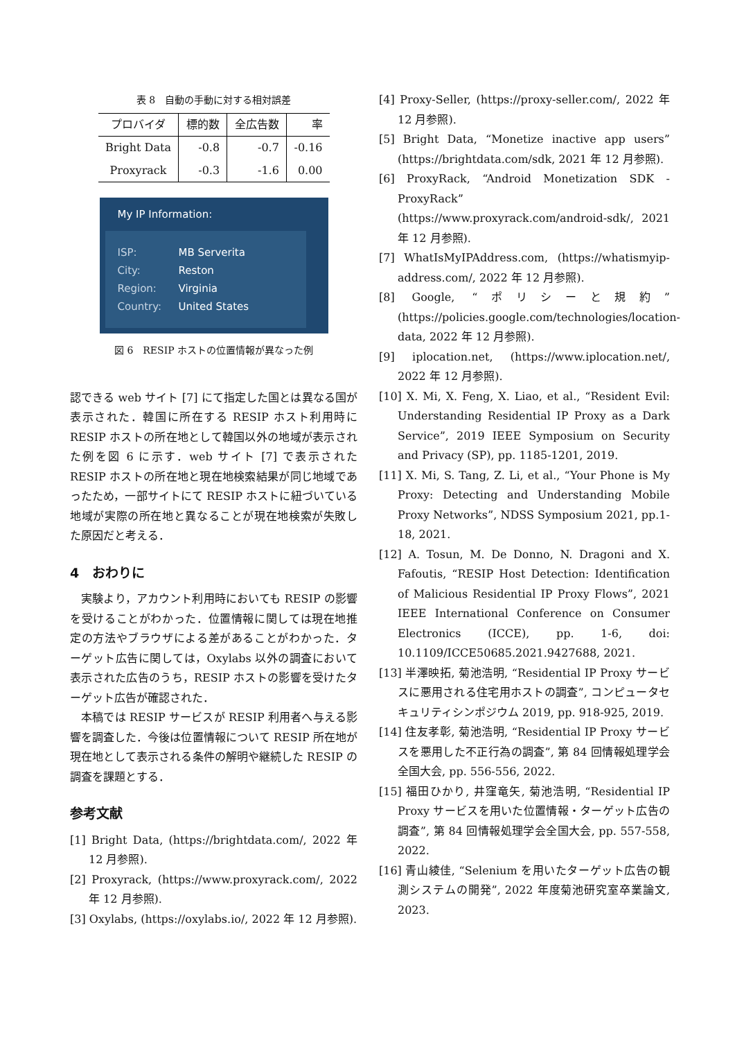表 8　自動の手動に対する相対誤差
| プロバイダ | 標的数 | 全広告数 | 率 |
| --- | --- | --- | --- |
| Bright Data | -0.8 | -0.7 | -0.16 |
| Proxyrack | -0.3 | -1.6 | 0.00 |
My IP Information:
ISP: MB Serverita
City: Reston
Region: Virginia
Country: United States
図 6　RESIP ホストの位置情報が異なった例
認できる web サイト [7] にて指定した国とは異なる国が表示された．韓国に所在する RESIP ホスト利用時に RESIP ホストの所在地として韓国以外の地域が表示された例を図 6 に示す．web サイト [7] で表示された RESIP ホストの所在地と現在地検索結果が同じ地域であったため，一部サイトにて RESIP ホストに紐づいている地域が実際の所在地と異なることが現在地検索が失敗した原因だと考える．
4　おわりに
　実験より，アカウント利用時においても RESIP の影響を受けることがわかった．位置情報に関しては現在地推定の方法やブラウザによる差があることがわかった．ターゲット広告に関しては，Oxylabs 以外の調査において表示された広告のうち，RESIP ホストの影響を受けたターゲット広告が確認された．
　本稿では RESIP サービスが RESIP 利用者へ与える影響を調査した．今後は位置情報について RESIP 所在地が現在地として表示される条件の解明や継続した RESIP の調査を課題とする．
参考文献
[1] Bright Data, (https://brightdata.com/, 2022 年 12 月参照).
[2] Proxyrack, (https://www.proxyrack.com/, 2022 年 12 月参照).
[3] Oxylabs, (https://oxylabs.io/, 2022 年 12 月参照).
[4] Proxy-Seller, (https://proxy-seller.com/, 2022 年 12 月参照).
[5] Bright Data, “Monetize inactive app users” (https://brightdata.com/sdk, 2021 年 12 月参照).
[6] ProxyRack, “Android Monetization SDK - ProxyRack” (https://www.proxyrack.com/android-sdk/, 2021 年 12 月参照).
[7] WhatIsMyIPAddress.com, (https://whatismyip-address.com/, 2022 年 12 月参照).
[8] Google, “ポリシーと規約” (https://policies.google.com/technologies/location-data, 2022 年 12 月参照).
[9] iplocation.net, (https://www.iplocation.net/, 2022 年 12 月参照).
[10] X. Mi, X. Feng, X. Liao, et al., “Resident Evil: Understanding Residential IP Proxy as a Dark Service”, 2019 IEEE Symposium on Security and Privacy (SP), pp. 1185-1201, 2019.
[11] X. Mi, S. Tang, Z. Li, et al., “Your Phone is My Proxy: Detecting and Understanding Mobile Proxy Networks”, NDSS Symposium 2021, pp.1-18, 2021.
[12] A. Tosun, M. De Donno, N. Dragoni and X. Fafoutis, “RESIP Host Detection: Identification of Malicious Residential IP Proxy Flows”, 2021 IEEE International Conference on Consumer Electronics (ICCE), pp. 1-6, doi: 10.1109/ICCE50685.2021.9427688, 2021.
[13] 半澤映拓, 菊池浩明, “Residential IP Proxy サービスに悪用される住宅用ホストの調査”, コンピュータセキュリティシンポジウム 2019, pp. 918-925, 2019.
[14] 住友孝彰, 菊池浩明, “Residential IP Proxy サービスを悪用した不正行為の調査”, 第 84 回情報処理学会全国大会, pp. 556-556, 2022.
[15] 福田ひかり, 井窪竜矢, 菊池浩明, “Residential IP Proxy サービスを用いた位置情報・ターゲット広告の調査”, 第 84 回情報処理学会全国大会, pp. 557-558, 2022.
[16] 青山綾佳, “Selenium を用いたターゲット広告の観測システムの開発”, 2022 年度菊池研究室卒業論文, 2023.